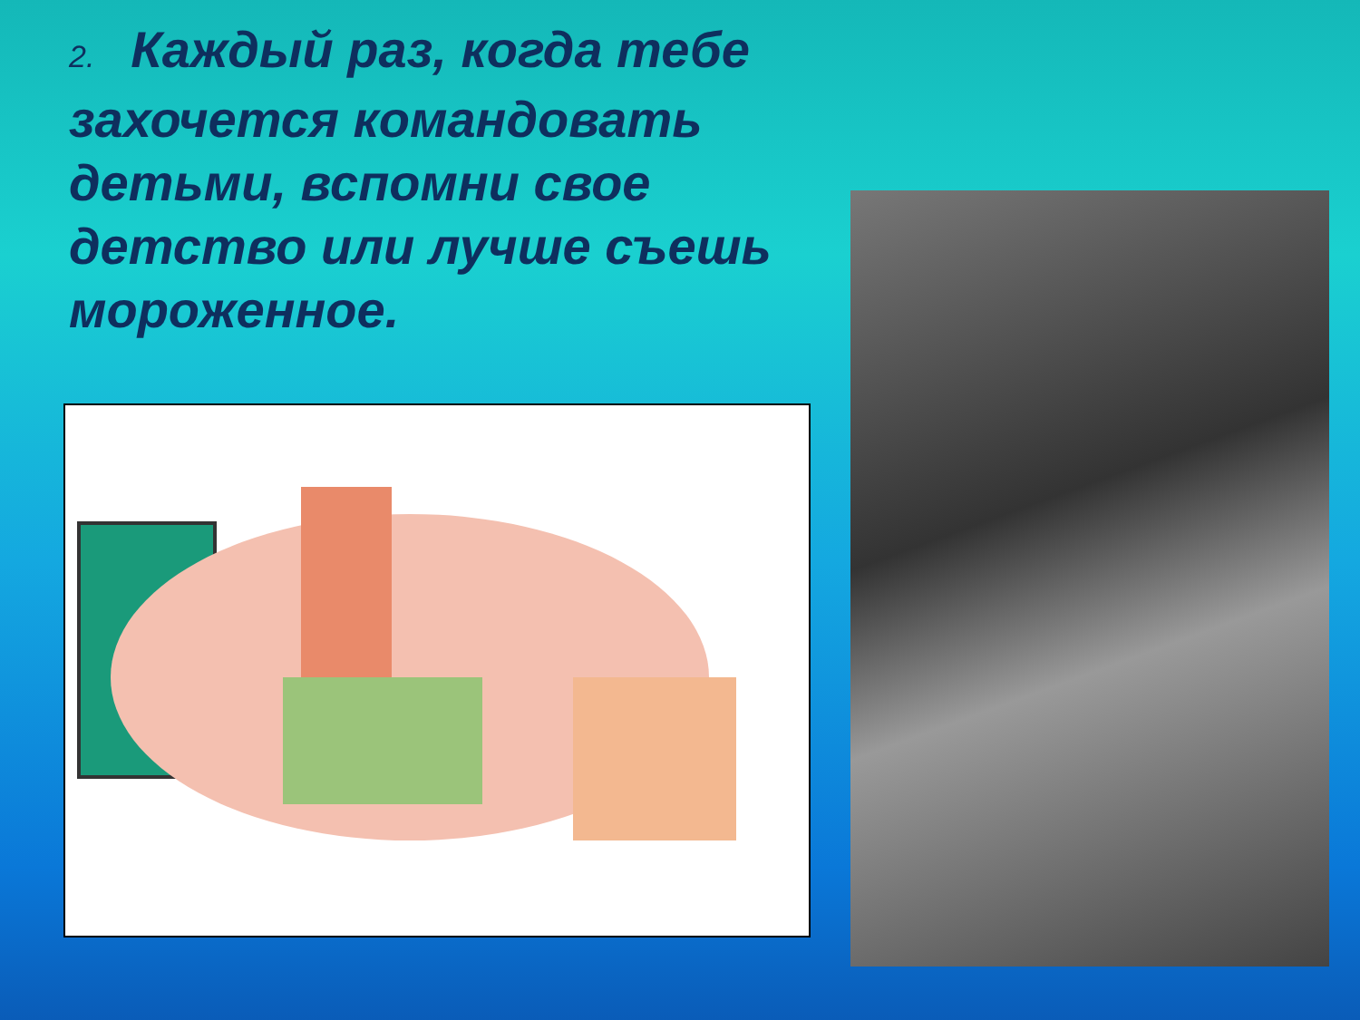2. Каждый раз, когда тебе захочется командовать детьми, вспомни свое детство или лучше съешь мороженное.